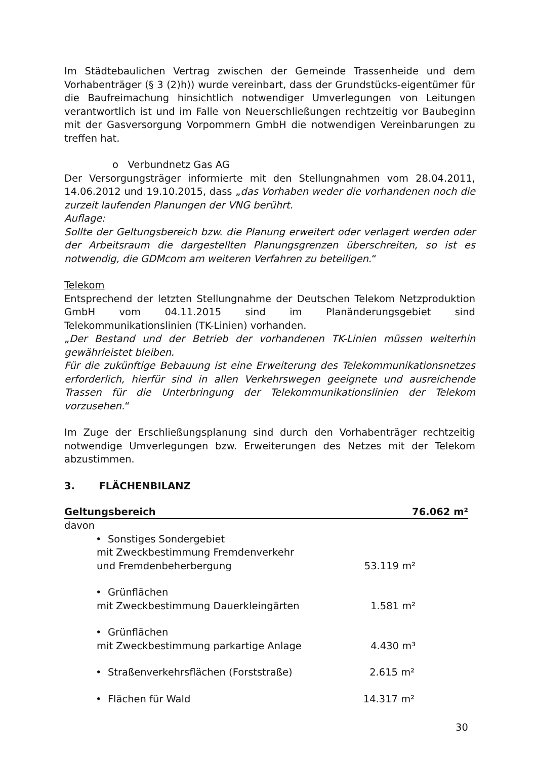Im Städtebaulichen Vertrag zwischen der Gemeinde Trassenheide und dem Vorhabenträger (§ 3 (2)h)) wurde vereinbart, dass der Grundstücks-eigentümer für die Baufreimachung hinsichtlich notwendiger Umverlegungen von Leitungen verantwortlich ist und im Falle von Neuerschließungen rechtzeitig vor Baubeginn mit der Gasversorgung Vorpommern GmbH die notwendigen Vereinbarungen zu treffen hat.
o Verbundnetz Gas AG
Der Versorgungsträger informierte mit den Stellungnahmen vom 28.04.2011, 14.06.2012 und 19.10.2015, dass „das Vorhaben weder die vorhandenen noch die zurzeit laufenden Planungen der VNG berührt.
Auflage:
Sollte der Geltungsbereich bzw. die Planung erweitert oder verlagert werden oder der Arbeitsraum die dargestellten Planungsgrenzen überschreiten, so ist es notwendig, die GDMcom am weiteren Verfahren zu beteiligen.“
Telekom
Entsprechend der letzten Stellungnahme der Deutschen Telekom Netzproduktion GmbH vom 04.11.2015 sind im Planänderungsgebiet sind Telekommunikationslinien (TK-Linien) vorhanden.
„Der Bestand und der Betrieb der vorhandenen TK-Linien müssen weiterhin gewährleistet bleiben.
Für die zukünftige Bebauung ist eine Erweiterung des Telekommunikationsnetzes erforderlich, hierfür sind in allen Verkehrswegen geeignete und ausreichende Trassen für die Unterbringung der Telekommunikationslinien der Telekom vorzusehen.“
Im Zuge der Erschließungsplanung sind durch den Vorhabenträger rechtzeitig notwendige Umverlegungen bzw. Erweiterungen des Netzes mit der Telekom abzustimmen.
3. FLÄCHENBILANZ
Geltungsbereich 76.062 m²
davon
• Sonstiges Sondergebiet
mit Zweckbestimmung Fremdenverkehr
und Fremdenbeherbergung 53.119 m²
• Grünflächen
mit Zweckbestimmung Dauerkleingärten 1.581 m²
• Grünflächen
mit Zweckbestimmung parkartige Anlage 4.430 m³
• Straßenverkehrsflächen (Forststraße) 2.615 m²
• Flächen für Wald 14.317 m²
30